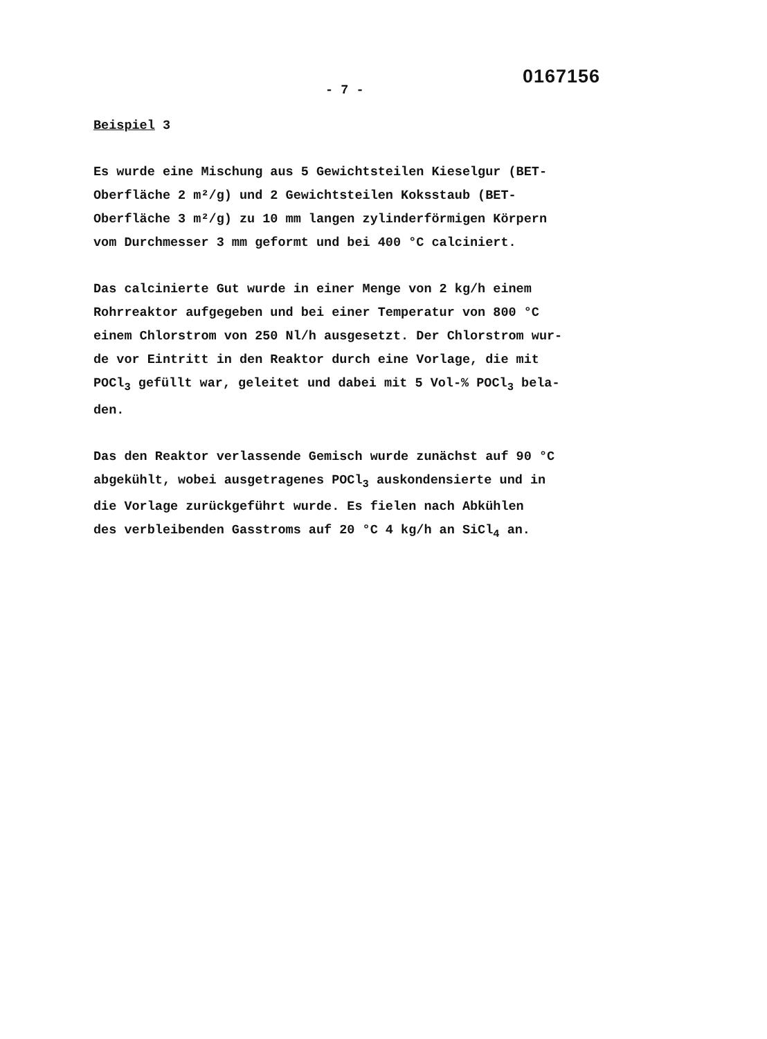0167156
- 7 -
Beispiel 3
Es wurde eine Mischung aus 5 Gewichtsteilen Kieselgur (BET-
Oberfläche 2 m²/g) und 2 Gewichtsteilen Koksstaub (BET-
Oberfläche 3 m²/g) zu 10 mm langen zylinderförmigen Körpern
vom Durchmesser 3 mm geformt und bei 400 °C calciniert.
Das calcinierte Gut wurde in einer Menge von 2 kg/h einem
Rohrreaktor aufgegeben und bei einer Temperatur von 800 °C
einem Chlorstrom von 250 Nl/h ausgesetzt. Der Chlorstrom wur-
de vor Eintritt in den Reaktor durch eine Vorlage, die mit
POCl<sub>3</sub> gefüllt war, geleitet und dabei mit 5 Vol-% POCl<sub>3</sub> bela-
den.
Das den Reaktor verlassende Gemisch wurde zunächst auf 90 °C
abgekühlt, wobei ausgetragenes POCl<sub>3</sub> auskondensierte und in
die Vorlage zurückgeführt wurde. Es fielen nach Abkühlen
des verbleibenden Gasstroms auf 20 °C 4 kg/h an SiCl<sub>4</sub> an.